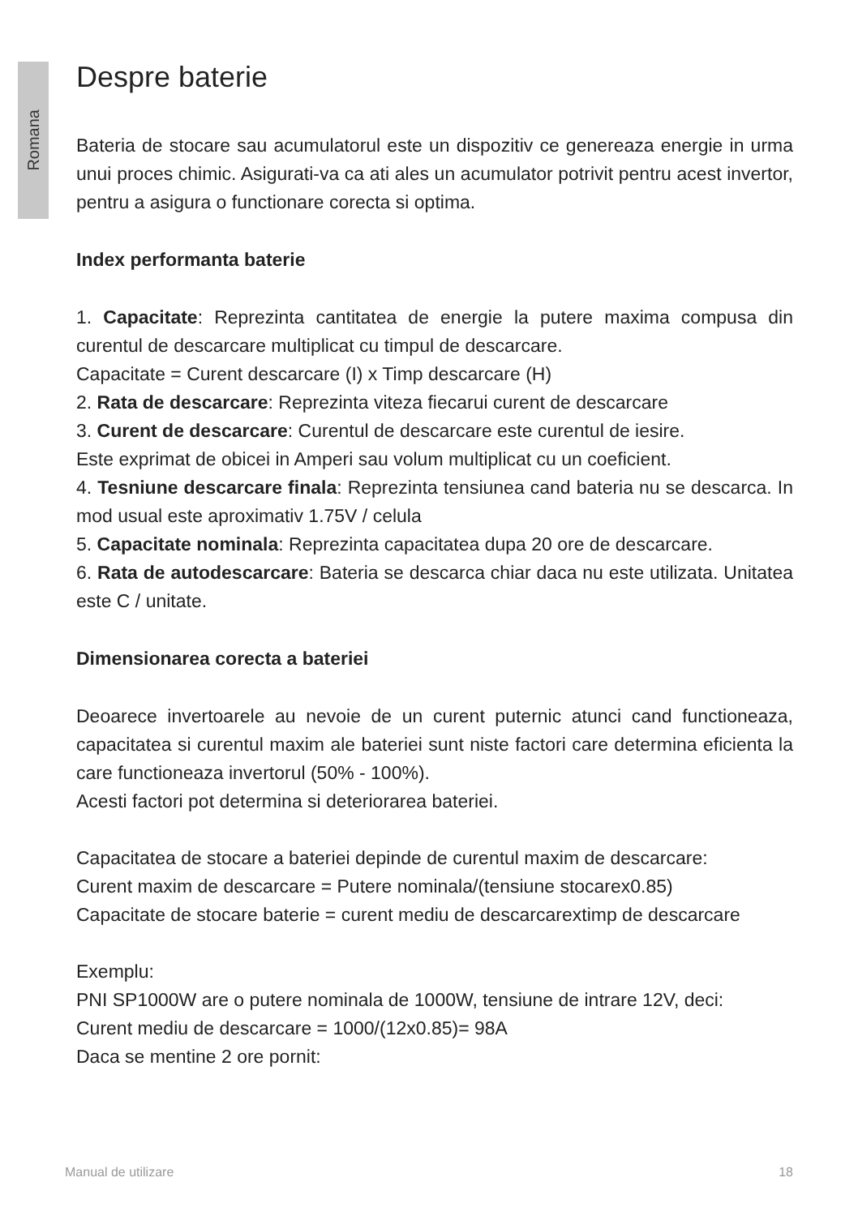Romana
Despre baterie
Bateria de stocare sau acumulatorul este un dispozitiv ce genereaza energie in urma unui proces chimic. Asigurati-va ca ati ales un acumulator potrivit pentru acest invertor, pentru a asigura o functionare corecta si optima.
Index performanta baterie
1. Capacitate: Reprezinta cantitatea de energie la putere maxima compusa din curentul de descarcare multiplicat cu timpul de descarcare.
Capacitate = Curent descarcare (I) x Timp descarcare (H)
2. Rata de descarcare: Reprezinta viteza fiecarui curent de descarcare
3. Curent de descarcare: Curentul de descarcare este curentul de iesire.
Este exprimat de obicei in Amperi sau volum multiplicat cu un coeficient.
4. Tesniune descarcare finala: Reprezinta tensiunea cand bateria nu se descarca. In mod usual este aproximativ 1.75V / celula
5. Capacitate nominala: Reprezinta capacitatea dupa 20 ore de descarcare.
6. Rata de autodescarcare: Bateria se descarca chiar daca nu este utilizata. Unitatea este C / unitate.
Dimensionarea corecta a bateriei
Deoarece invertoarele au nevoie de un curent puternic atunci cand functioneaza, capacitatea si curentul maxim ale bateriei sunt niste factori care determina eficienta la care functioneaza invertorul (50% - 100%).
Acesti factori pot determina si deteriorarea bateriei.
Capacitatea de stocare a bateriei depinde de curentul maxim de descarcare:
Curent maxim de descarcare = Putere nominala/(tensiune stocarex0.85)
Capacitate de stocare baterie = curent mediu de descarcarextimp de descarcare
Exemplu:
PNI SP1000W are o putere nominala de 1000W, tensiune de intrare 12V, deci:
Curent mediu de descarcare = 1000/(12x0.85)= 98A
Daca se mentine 2 ore pornit:
Manual de utilizare 18